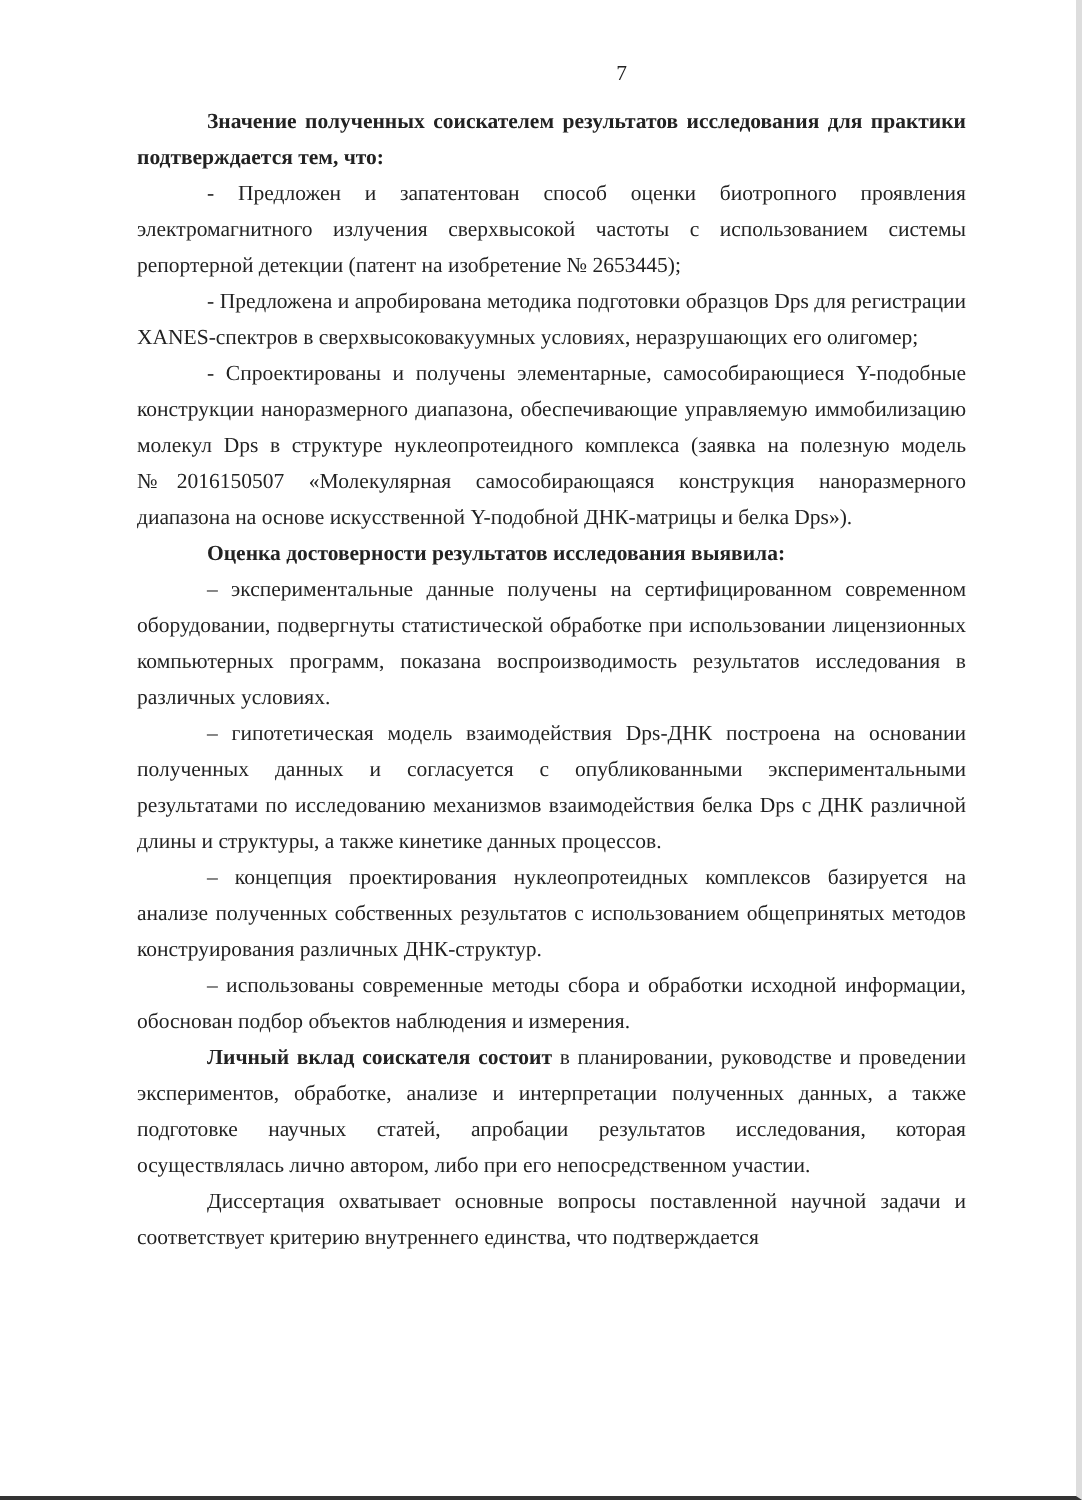7
Значение полученных соискателем результатов исследования для практики подтверждается тем, что:
- Предложен и запатентован способ оценки биотропного проявления электромагнитного излучения сверхвысокой частоты с использованием системы репортерной детекции (патент на изобретение № 2653445);
- Предложена и апробирована методика подготовки образцов Dps для регистрации XANES-спектров в сверхвысоковакуумных условиях, неразрушающих его олигомер;
- Спроектированы и получены элементарные, самособирающиеся Y-подобные конструкции наноразмерного диапазона, обеспечивающие управляемую иммобилизацию молекул Dps в структуре нуклеопротеидного комплекса (заявка на полезную модель №2016150507 «Молекулярная самособирающаяся конструкция наноразмерного диапазона на основе искусственной Y-подобной ДНК-матрицы и белка Dps»).
Оценка достоверности результатов исследования выявила:
– экспериментальные данные получены на сертифицированном современном оборудовании, подвергнуты статистической обработке при использовании лицензионных компьютерных программ, показана воспроизводимость результатов исследования в различных условиях.
– гипотетическая модель взаимодействия Dps-ДНК построена на основании полученных данных и согласуется с опубликованными экспериментальными результатами по исследованию механизмов взаимодействия белка Dps с ДНК различной длины и структуры, а также кинетике данных процессов.
– концепция проектирования нуклеопротеидных комплексов базируется на анализе полученных собственных результатов с использованием общепринятых методов конструирования различных ДНК-структур.
– использованы современные методы сбора и обработки исходной информации, обоснован подбор объектов наблюдения и измерения.
Личный вклад соискателя состоит в планировании, руководстве и проведении экспериментов, обработке, анализе и интерпретации полученных данных, а также подготовке научных статей, апробации результатов исследования, которая осуществлялась лично автором, либо при его непосредственном участии.
Диссертация охватывает основные вопросы поставленной научной задачи и соответствует критерию внутреннего единства, что подтверждается